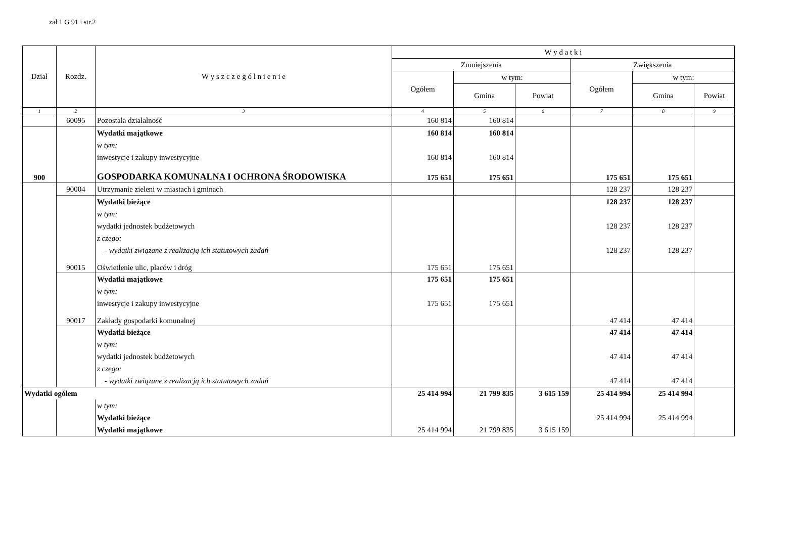zał 1 G 91 i str.2
| Dział | Rozdz. | W y s z c z e g ó l n i e n i e | W y d a t k i | | | | | |
| --- | --- | --- | --- | --- | --- | --- | --- | --- |
| | | | Zmniejszenia | | | Zwiększenia | | |
| | | | Ogółem | w tym: | | Ogółem | w tym: | |
| | | | | Gmina | Powiat | | Gmina | Powiat |
| 1 | 2 | 3 | 4 | 5 | 6 | 7 | 8 | 9 |
| | 60095 | Pozostała działalność | 160 814 | 160 814 | | | | |
| | | Wydatki majątkowe | 160 814 | 160 814 | | | | |
| | | w tym: | | | | | | |
| | | inwestycje i zakupy inwestycyjne | 160 814 | 160 814 | | | | |
| 900 | | GOSPODARKA KOMUNALNA I OCHRONA ŚRODOWISKA | 175 651 | 175 651 | | 175 651 | 175 651 | |
| | 90004 | Utrzymanie zieleni w miastach i gminach | | | | 128 237 | 128 237 | |
| | | Wydatki bieżące | | | | 128 237 | 128 237 | |
| | | w tym: | | | | | | |
| | | wydatki jednostek budżetowych | | | | 128 237 | 128 237 | |
| | | z czego: | | | | | | |
| | | - wydatki związane z realizacją ich statutowych zadań | | | | 128 237 | 128 237 | |
| | 90015 | Oświetlenie ulic, placów i dróg | 175 651 | 175 651 | | | | |
| | | Wydatki majątkowe | 175 651 | 175 651 | | | | |
| | | w tym: | | | | | | |
| | | inwestycje i zakupy inwestycyjne | 175 651 | 175 651 | | | | |
| | 90017 | Zakłady gospodarki komunalnej | | | | 47 414 | 47 414 | |
| | | Wydatki bieżące | | | | 47 414 | 47 414 | |
| | | w tym: | | | | | | |
| | | wydatki jednostek budżetowych | | | | 47 414 | 47 414 | |
| | | z czego: | | | | | | |
| | | - wydatki związane z realizacją ich statutowych zadań | | | | 47 414 | 47 414 | |
| Wydatki ogółem | | | 25 414 994 | 21 799 835 | 3 615 159 | 25 414 994 | 25 414 994 | |
| | | w tym: | | | | | | |
| | | Wydatki bieżące | | | | 25 414 994 | 25 414 994 | |
| | | Wydatki majątkowe | 25 414 994 | 21 799 835 | 3 615 159 | | | |